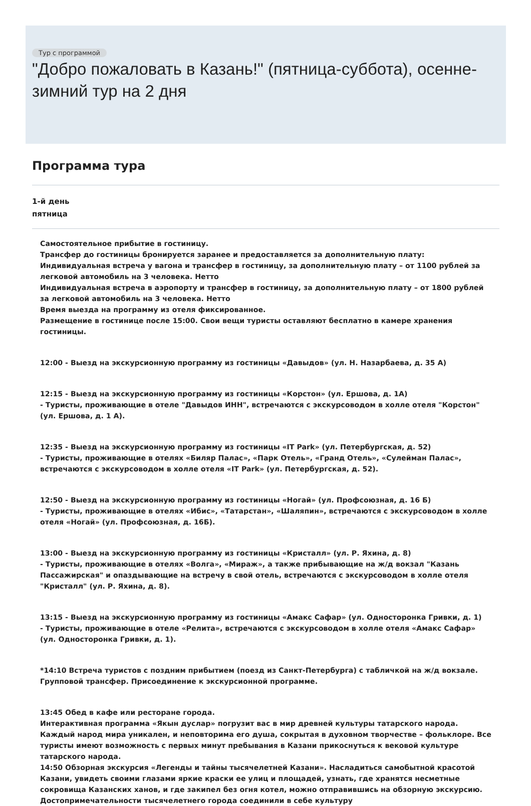Тур с программой
"Добро пожаловать в Казань!" (пятница-суббота), осенне-зимний тур на 2 дня
Программа тура
1-й день
пятница
Самостоятельное прибытие в гостиницу.
Трансфер до гостиницы бронируется заранее и предоставляется за дополнительную плату:
Индивидуальная встреча у вагона и трансфер в гостиницу, за дополнительную плату – от 1100 рублей за легковой автомобиль на 3 человека. Нетто
Индивидуальная встреча в аэропорту и трансфер в гостиницу, за дополнительную плату – от 1800 рублей за легковой автомобиль на 3 человека. Нетто
Время выезда на программу из отеля фиксированное.
Размещение в гостинице после 15:00. Свои вещи туристы оставляют бесплатно в камере хранения гостиницы.
12:00 - Выезд на экскурсионную программу из гостиницы «Давыдов» (ул. Н. Назарбаева, д. 35 А)
12:15 - Выезд на экскурсионную программу из гостиницы «Корстон» (ул. Ершова, д. 1А)
- Туристы, проживающие в отеле "Давыдов ИНН", встречаются с экскурсоводом в холле отеля "Корстон" (ул. Ершова, д. 1 А).
12:35 - Выезд на экскурсионную программу из гостиницы «IT Park» (ул. Петербургская, д. 52)
- Туристы, проживающие в отелях «Биляр Палас», «Парк Отель», «Гранд Отель», «Сулейман Палас», встречаются с экскурсоводом в холле отеля «IT Park» (ул. Петербургская, д. 52).
12:50 - Выезд на экскурсионную программу из гостиницы «Ногай» (ул. Профсоюзная, д. 16 Б)
- Туристы, проживающие в отелях «Ибис», «Татарстан», «Шаляпин», встречаются с экскурсоводом в холле отеля «Ногай» (ул. Профсоюзная, д. 16Б).
13:00 - Выезд на экскурсионную программу из гостиницы «Кристалл» (ул. Р. Яхина, д. 8)
- Туристы, проживающие в отелях «Волга», «Мираж», а также прибывающие на ж/д вокзал "Казань Пассажирская" и опаздывающие на встречу в свой отель, встречаются с экскурсоводом в холле отеля "Кристалл" (ул. Р. Яхина, д. 8).
13:15 - Выезд на экскурсионную программу из гостиницы «Амакс Сафар» (ул. Односторонка Гривки, д. 1)
- Туристы, проживающие в отеле «Релита», встречаются с экскурсоводом в холле отеля «Амакс Сафар» (ул. Односторонка Гривки, д. 1).
*14:10 Встреча туристов с поздним прибытием (поезд из Санкт-Петербурга) с табличкой на ж/д вокзале. Групповой трансфер. Присоединение к экскурсионной программе.
13:45 Обед в кафе или ресторане города.
Интерактивная программа «Якын дуслар» погрузит вас в мир древней культуры татарского народа. Каждый народ мира уникален, и неповторима его душа, сокрытая в духовном творчестве – фольклоре. Все туристы имеют возможность с первых минут пребывания в Казани прикоснуться к вековой культуре татарского народа.
14:50 Обзорная экскурсия «Легенды и тайны тысячелетней Казани». Насладиться самобытной красотой Казани, увидеть своими глазами яркие краски ее улиц и площадей, узнать, где хранятся несметные сокровища Казанских ханов, и где закипел без огня котел, можно отправившись на обзорную экскурсию. Достопримечательности тысячелетнего города соединили в себе культуру